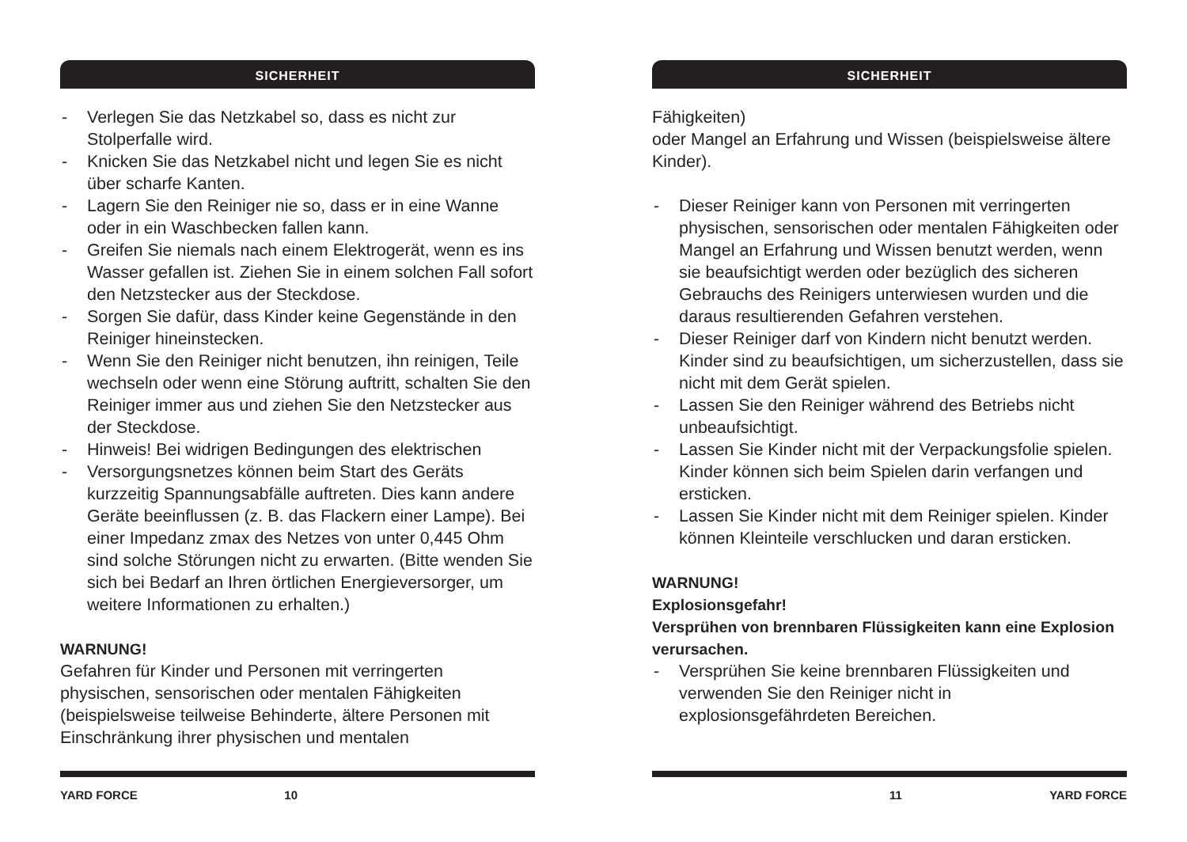SICHERHEIT
- Verlegen Sie das Netzkabel so, dass es nicht zur Stolperfalle wird.
- Knicken Sie das Netzkabel nicht und legen Sie es nicht über scharfe Kanten.
- Lagern Sie den Reiniger nie so, dass er in eine Wanne oder in ein Waschbecken fallen kann.
- Greifen Sie niemals nach einem Elektrogerät, wenn es ins Wasser gefallen ist. Ziehen Sie in einem solchen Fall sofort den Netzstecker aus der Steckdose.
- Sorgen Sie dafür, dass Kinder keine Gegenstände in den Reiniger hineinstecken.
- Wenn Sie den Reiniger nicht benutzen, ihn reinigen, Teile wechseln oder wenn eine Störung auftritt, schalten Sie den Reiniger immer aus und ziehen Sie den Netzstecker aus der Steckdose.
- Hinweis! Bei widrigen Bedingungen des elektrischen
- Versorgungsnetzes können beim Start des Geräts kurzzeitig Spannungsabfälle auftreten. Dies kann andere Geräte beeinflussen (z. B. das Flackern einer Lampe). Bei einer Impedanz zmax des Netzes von unter 0,445 Ohm sind solche Störungen nicht zu erwarten. (Bitte wenden Sie sich bei Bedarf an Ihren örtlichen Energieversorger, um weitere Informationen zu erhalten.)
WARNUNG!
Gefahren für Kinder und Personen mit verringerten physischen, sensorischen oder mentalen Fähigkeiten (beispielsweise teilweise Behinderte, ältere Personen mit Einschränkung ihrer physischen und mentalen
YARD FORCE 10
SICHERHEIT
Fähigkeiten)
oder Mangel an Erfahrung und Wissen (beispielsweise ältere Kinder).
- Dieser Reiniger kann von Personen mit verringerten physischen, sensorischen oder mentalen Fähigkeiten oder Mangel an Erfahrung und Wissen benutzt werden, wenn sie beaufsichtigt werden oder bezüglich des sicheren Gebrauchs des Reinigers unterwiesen wurden und die daraus resultierenden Gefahren verstehen.
- Dieser Reiniger darf von Kindern nicht benutzt werden. Kinder sind zu beaufsichtigen, um sicherzustellen, dass sie nicht mit dem Gerät spielen.
- Lassen Sie den Reiniger während des Betriebs nicht unbeaufsichtigt.
- Lassen Sie Kinder nicht mit der Verpackungsfolie spielen. Kinder können sich beim Spielen darin verfangen und ersticken.
- Lassen Sie Kinder nicht mit dem Reiniger spielen. Kinder können Kleinteile verschlucken und daran ersticken.
WARNUNG!
Explosionsgefahr!
Versprühen von brennbaren Flüssigkeiten kann eine Explosion verursachen.
- Versprühen Sie keine brennbaren Flüssigkeiten und verwenden Sie den Reiniger nicht in explosionsgefährdeten Bereichen.
11 YARD FORCE